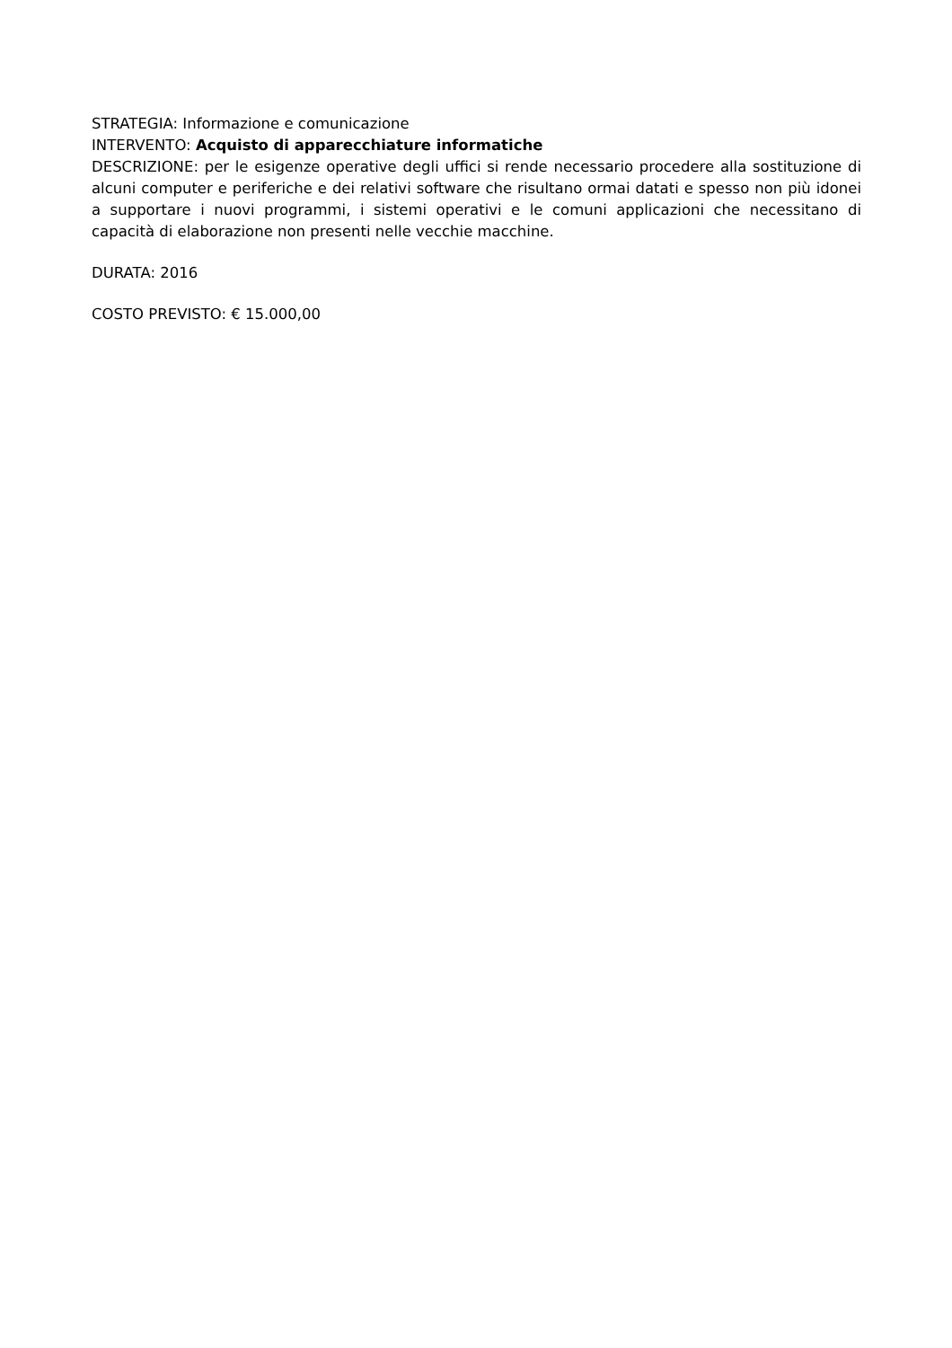STRATEGIA: Informazione e comunicazione
INTERVENTO: Acquisto di apparecchiature informatiche
DESCRIZIONE: per le esigenze operative degli uffici si rende necessario procedere alla sostituzione di alcuni computer e periferiche e dei relativi software che risultano ormai datati e spesso non più idonei a supportare i nuovi programmi, i sistemi operativi e le comuni applicazioni che necessitano di capacità di elaborazione non presenti nelle vecchie macchine.
DURATA: 2016
COSTO PREVISTO: € 15.000,00